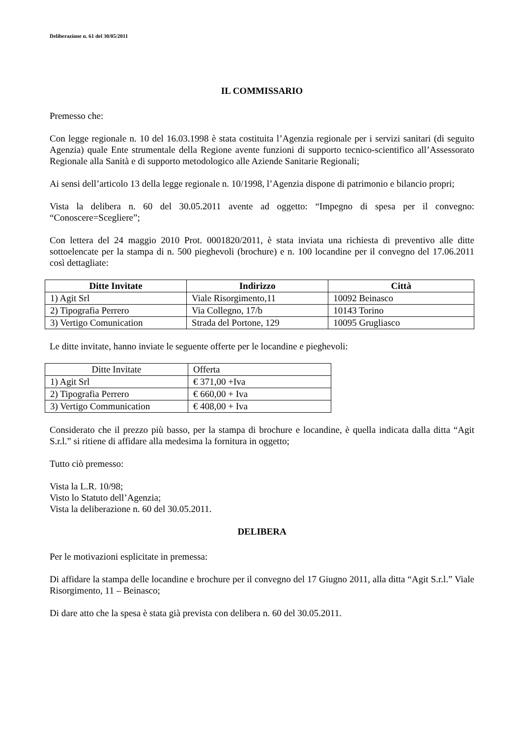Deliberazione n. 61 del 30/05/2011
IL COMMISSARIO
Premesso che:
Con legge regionale n. 10 del 16.03.1998 è stata costituita l’Agenzia regionale per i servizi sanitari (di seguito Agenzia) quale Ente strumentale della Regione avente funzioni di supporto tecnico-scientifico all’Assessorato Regionale alla Sanità e di supporto metodologico alle Aziende Sanitarie Regionali;
Ai sensi dell’articolo 13 della legge regionale n. 10/1998, l’Agenzia dispone di patrimonio e bilancio propri;
Vista la delibera n. 60 del 30.05.2011 avente ad oggetto: “Impegno di spesa per il convegno: “Conoscere=Scegliere”;
Con lettera del 24 maggio 2010 Prot. 0001820/2011, è stata inviata una richiesta di preventivo alle ditte sottoelencate per la stampa di n. 500 pieghevoli (brochure) e n. 100 locandine per il convegno del 17.06.2011 così dettagliate:
| Ditte Invitate | Indirizzo | Città |
| --- | --- | --- |
| 1) Agit Srl | Viale Risorgimento,11 | 10092 Beinasco |
| 2) Tipografia Perrero | Via Collegno, 17/b | 10143 Torino |
| 3) Vertigo Comunication | Strada del Portone, 129 | 10095 Grugliasco |
Le ditte invitate, hanno inviate le seguente offerte per le locandine e pieghevoli:
| Ditte Invitate | Offerta |
| --- | --- |
| 1) Agit Srl | € 371,00 +Iva |
| 2) Tipografia Perrero | € 660,00 + Iva |
| 3) Vertigo Communication | € 408,00 + Iva |
Considerato che il prezzo più basso, per la stampa di brochure e locandine, è quella indicata dalla ditta “Agit S.r.l.” si ritiene di affidare alla medesima la fornitura in oggetto;
Tutto ciò premesso:
Vista la L.R. 10/98;
Visto lo Statuto dell’Agenzia;
Vista la deliberazione n. 60 del 30.05.2011.
DELIBERA
Per le motivazioni esplicitate in premessa:
Di affidare la stampa delle locandine e brochure per il convegno del 17 Giugno 2011, alla ditta “Agit S.r.l.” Viale Risorgimento, 11 – Beinasco;
Di dare atto che la spesa è stata già prevista con delibera n. 60 del 30.05.2011.